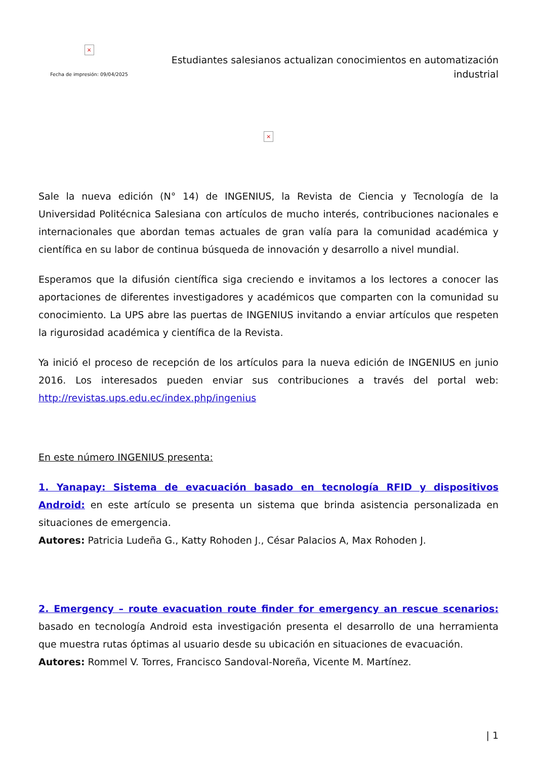×
Fecha de impresión: 09/04/2025
Estudiantes salesianos actualizan conocimientos en automatización industrial
×
Sale la nueva edición (N° 14) de INGENIUS, la Revista de Ciencia y Tecnología de la Universidad Politécnica Salesiana con artículos de mucho interés, contribuciones nacionales e internacionales que abordan temas actuales de gran valía para la comunidad académica y científica en su labor de continua búsqueda de innovación y desarrollo a nivel mundial.
Esperamos que la difusión científica siga creciendo e invitamos a los lectores a conocer las aportaciones de diferentes investigadores y académicos que comparten con la comunidad su conocimiento. La UPS abre las puertas de INGENIUS invitando a enviar artículos que respeten la rigurosidad académica y científica de la Revista.
Ya inició el proceso de recepción de los artículos para la nueva edición de INGENIUS en junio 2016. Los interesados pueden enviar sus contribuciones a través del portal web: http://revistas.ups.edu.ec/index.php/ingenius
En este número INGENIUS presenta:
1. Yanapay: Sistema de evacuación basado en tecnología RFID y dispositivos Android: en este artículo se presenta un sistema que brinda asistencia personalizada en situaciones de emergencia.
Autores: Patricia Ludeña G., Katty Rohoden J., César Palacios A, Max Rohoden J.
2. Emergency – route evacuation route finder for emergency an rescue scenarios: basado en tecnología Android esta investigación presenta el desarrollo de una herramienta que muestra rutas óptimas al usuario desde su ubicación en situaciones de evacuación.
Autores: Rommel V. Torres, Francisco Sandoval-Noreña, Vicente M. Martínez.
| 1